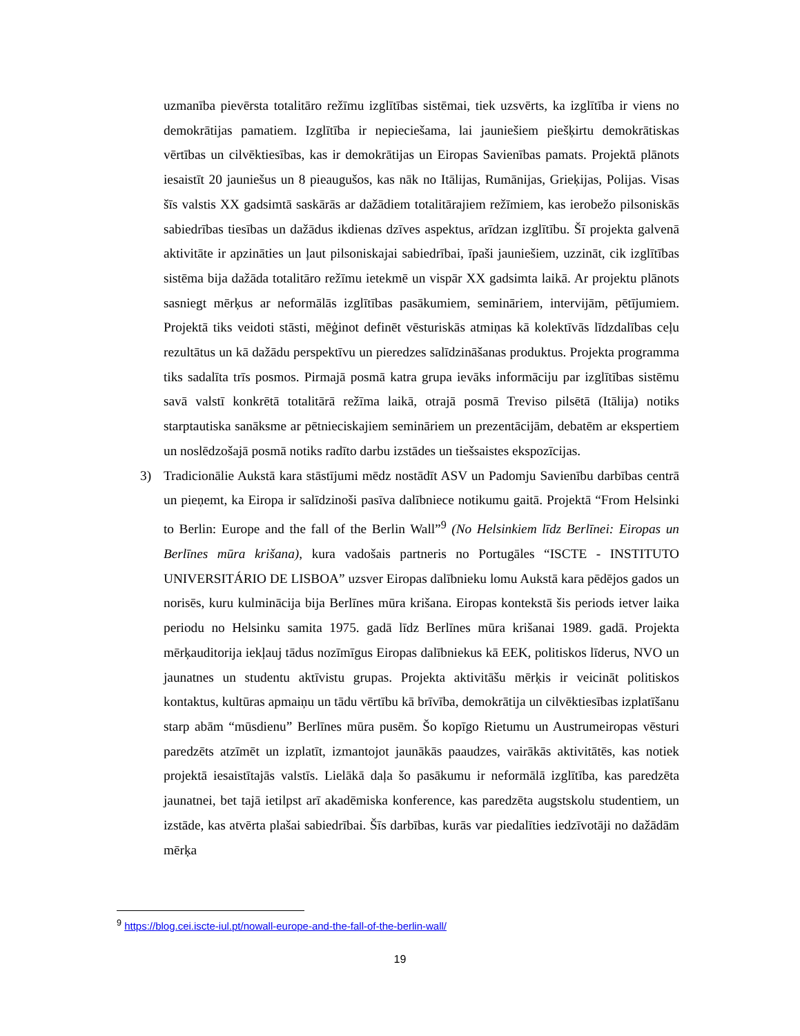uzmanība pievērsta totalitāro režīmu izglītības sistēmai, tiek uzsvērts, ka izglītība ir viens no demokrātijas pamatiem. Izglītība ir nepieciešama, lai jauniešiem piešķirtu demokrātiskas vērtības un cilvēktiesības, kas ir demokrātijas un Eiropas Savienības pamats. Projektā plānots iesaistīt 20 jauniešus un 8 pieaugušos, kas nāk no Itālijas, Rumānijas, Grieķijas, Polijas. Visas šīs valstis XX gadsimtā saskārās ar dažādiem totalitārajiem režīmiem, kas ierobežo pilsoniskās sabiedrības tiesības un dažādus ikdienas dzīves aspektus, arīdzan izglītību. Šī projekta galvenā aktivitāte ir apzināties un ļaut pilsoniskajai sabiedrībai, īpaši jauniešiem, uzzināt, cik izglītības sistēma bija dažāda totalitāro režīmu ietekmē un vispār XX gadsimta laikā. Ar projektu plānots sasniegt mērķus ar neformālās izglītības pasākumiem, semināriem, intervijām, pētījumiem. Projektā tiks veidoti stāsti, mēģinot definēt vēsturiskās atmiņas kā kolektīvās līdzdalības ceļu rezultātus un kā dažādu perspektīvu un pieredzes salīdzināšanas produktus. Projekta programma tiks sadalīta trīs posmos. Pirmajā posmā katra grupa ievāks informāciju par izglītības sistēmu savā valstī konkrētā totalitārā režīma laikā, otrajā posmā Treviso pilsētā (Itālija) notiks starptautiska sanāksme ar pētnieciskajiem semināriem un prezentācijām, debatēm ar ekspertiem un noslēdzošajā posmā notiks radīto darbu izstādes un tiešsaistes ekspozīcijas.
3) Tradicionālie Aukstā kara stāstījumi mēdz nostādīt ASV un Padomju Savienību darbības centrā un pieņemt, ka Eiropa ir salīdzinoši pasīva dalībniece notikumu gaitā. Projektā “From Helsinki to Berlin: Europe and the fall of the Berlin Wall”<sup>9</sup> (No Helsinkiem līdz Berlīnei: Eiropas un Berlīnes mūra krišana), kura vadošais partneris no Portugāles “ISCTE - INSTITUTO UNIVERSITÁRIO DE LISBOA” uzsver Eiropas dalībnieku lomu Aukstā kara pēdējos gados un norisēs, kuru kulminācija bija Berlīnes mūra krišana. Eiropas kontekstā šis periods ietver laika periodu no Helsinku samita 1975. gadā līdz Berlīnes mūra krišanai 1989. gadā. Projekta mērķauditorija iekļauj tādus nozīmīgus Eiropas dalībniekus kā EEK, politiskos līderus, NVO un jaunatnes un studentu aktīvistu grupas. Projekta aktivitāšu mērķis ir veicināt politiskos kontaktus, kultūras apmaiņu un tādu vērtību kā brīvība, demokrātija un cilvēktiesības izplatīšanu starp abām “mūsdienu” Berlīnes mūra pusēm. Šo kopīgo Rietumu un Austrumeiropas vēsturi paredzēts atzīmēt un izplatīt, izmantojot jaunākās paaudzes, vairākās aktivitātēs, kas notiek projektā iesaistītajās valstīs. Lielākā daļa šo pasākumu ir neformālā izglītība, kas paredzēta jaunatnei, bet tajā ietilpst arī akadēmiska konference, kas paredzēta augstskolu studentiem, un izstāde, kas atvērta plašai sabiedrībai. Šīs darbības, kurās var piedalīties iedzīvotāji no dažādām mērķa
<sup>9</sup> https://blog.cei.iscte-iul.pt/nowall-europe-and-the-fall-of-the-berlin-wall/
19